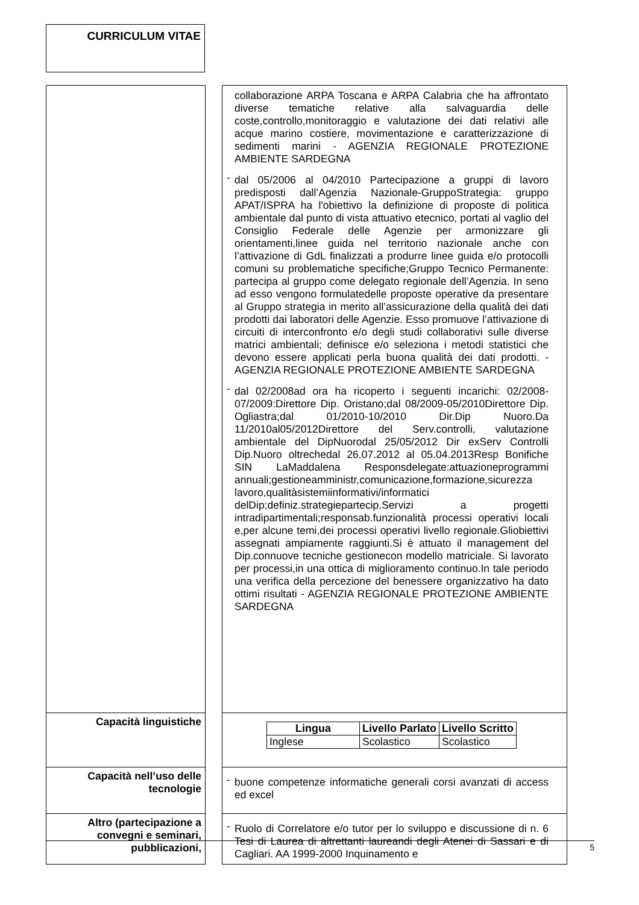CURRICULUM VITAE
| | | collaborazione ARPA Toscana e ARPA Calabria che ha affrontato diverse tematiche relative alla salvaguardia delle coste,controllo,monitoraggio e valutazione dei dati relativi alle acque marino costiere, movimentazione e caratterizzazione di sedimenti marini - AGENZIA REGIONALE PROTEZIONE AMBIENTE SARDEGNA - dal 05/2006 al 04/2010 Partecipazione a gruppi di lavoro predisposti dall’Agenzia Nazionale-GruppoStrategia: gruppo APAT/ISPRA ha l'obiettivo la definizione di proposte di politica ambientale dal punto di vista attuativo etecnico, portati al vaglio del Consiglio Federale delle Agenzie per armonizzare gli orientamenti,linee guida nel territorio nazionale anche con l’attivazione di GdL finalizzati a produrre linee guida e/o protocolli comuni su problematiche specifiche;Gruppo Tecnico Permanente: partecipa al gruppo come delegato regionale dell’Agenzia. In seno ad esso vengono formulatedelle proposte operative da presentare al Gruppo strategia in merito all’assicurazione della qualità dei dati prodotti dai laboratori delle Agenzie. Esso promuove l’attivazione di circuiti di interconfronto e/o degli studi collaborativi sulle diverse matrici ambientali; definisce e/o seleziona i metodi statistici che devono essere applicati perla buona qualità dei dati prodotti. - AGENZIA REGIONALE PROTEZIONE AMBIENTE SARDEGNA - dal 02/2008ad ora ha ricoperto i seguenti incarichi: 02/2008-07/2009:Direttore Dip. Oristano;dal 08/2009-05/2010Direttore Dip. Ogliastra;dal 01/2010-10/2010 Dir.Dip Nuoro.Da 11/2010al05/2012Direttore del Serv.controlli, valutazione ambientale del DipNuorodal 25/05/2012 Dir exServ Controlli Dip.Nuoro oltrechedal 26.07.2012 al 05.04.2013Resp Bonifiche SIN LaMaddalena Responsdelegate:attuazioneprogrammi annuali;gestioneamministr,comunicazione,formazione,sicurezza lavoro,qualitàsistemiinformativi/informatici delDip;definiz.strategiepartecip.Servizi a progetti intradipartimentali;responsab.funzionalità processi operativi locali e,per alcune temi,dei processi operativi livello regionale.Gliobiettivi assegnati ampiamente raggiunti.Si è attuato il management del Dip.connuove tecniche gestionecon modello matriciale. Si lavorato per processi,in una ottica di miglioramento continuo.In tale periodo una verifica della percezione del benessere organizzativo ha dato ottimi risultati - AGENZIA REGIONALE PROTEZIONE AMBIENTE SARDEGNA |
| Capacità linguistiche | | / Lingua / Livello Parlato / Livello Scritto / / --- / --- / --- / / Inglese / Scolastico / Scolastico / |
| Capacità nell’uso delle tecnologie | | - buone competenze informatiche generali corsi avanzati di access ed excel |
| Altro (partecipazione a convegni e seminari, pubblicazioni, | | - Ruolo di Correlatore e/o tutor per lo sviluppo e discussione di n. 6 Tesi di Laurea di altrettanti laureandi degli Atenei di Sassari e di Cagliari. AA 1999-2000 Inquinamento e |
5